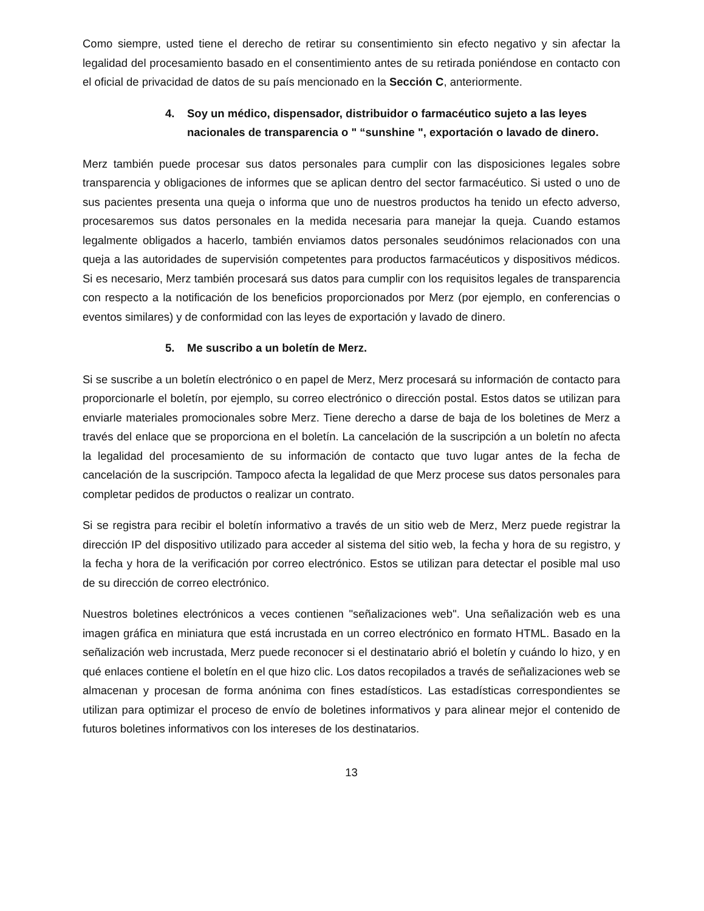Como siempre, usted tiene el derecho de retirar su consentimiento sin efecto negativo y sin afectar la legalidad del procesamiento basado en el consentimiento antes de su retirada poniéndose en contacto con el oficial de privacidad de datos de su país mencionado en la Sección C, anteriormente.
4. Soy un médico, dispensador, distribuidor o farmacéutico sujeto a las leyes nacionales de transparencia o " “sunshine ", exportación o lavado de dinero.
Merz también puede procesar sus datos personales para cumplir con las disposiciones legales sobre transparencia y obligaciones de informes que se aplican dentro del sector farmacéutico. Si usted o uno de sus pacientes presenta una queja o informa que uno de nuestros productos ha tenido un efecto adverso, procesaremos sus datos personales en la medida necesaria para manejar la queja. Cuando estamos legalmente obligados a hacerlo, también enviamos datos personales seudónimos relacionados con una queja a las autoridades de supervisión competentes para productos farmacéuticos y dispositivos médicos. Si es necesario, Merz también procesará sus datos para cumplir con los requisitos legales de transparencia con respecto a la notificación de los beneficios proporcionados por Merz (por ejemplo, en conferencias o eventos similares) y de conformidad con las leyes de exportación y lavado de dinero.
5. Me suscribo a un boletín de Merz.
Si se suscribe a un boletín electrónico o en papel de Merz, Merz procesará su información de contacto para proporcionarle el boletín, por ejemplo, su correo electrónico o dirección postal. Estos datos se utilizan para enviarle materiales promocionales sobre Merz. Tiene derecho a darse de baja de los boletines de Merz a través del enlace que se proporciona en el boletín. La cancelación de la suscripción a un boletín no afecta la legalidad del procesamiento de su información de contacto que tuvo lugar antes de la fecha de cancelación de la suscripción. Tampoco afecta la legalidad de que Merz procese sus datos personales para completar pedidos de productos o realizar un contrato.
Si se registra para recibir el boletín informativo a través de un sitio web de Merz, Merz puede registrar la dirección IP del dispositivo utilizado para acceder al sistema del sitio web, la fecha y hora de su registro, y la fecha y hora de la verificación por correo electrónico. Estos se utilizan para detectar el posible mal uso de su dirección de correo electrónico.
Nuestros boletines electrónicos a veces contienen "señalizaciones web". Una señalización web es una imagen gráfica en miniatura que está incrustada en un correo electrónico en formato HTML. Basado en la señalización web incrustada, Merz puede reconocer si el destinatario abrió el boletín y cuándo lo hizo, y en qué enlaces contiene el boletín en el que hizo clic. Los datos recopilados a través de señalizaciones web se almacenan y procesan de forma anónima con fines estadísticos. Las estadísticas correspondientes se utilizan para optimizar el proceso de envío de boletines informativos y para alinear mejor el contenido de futuros boletines informativos con los intereses de los destinatarios.
13